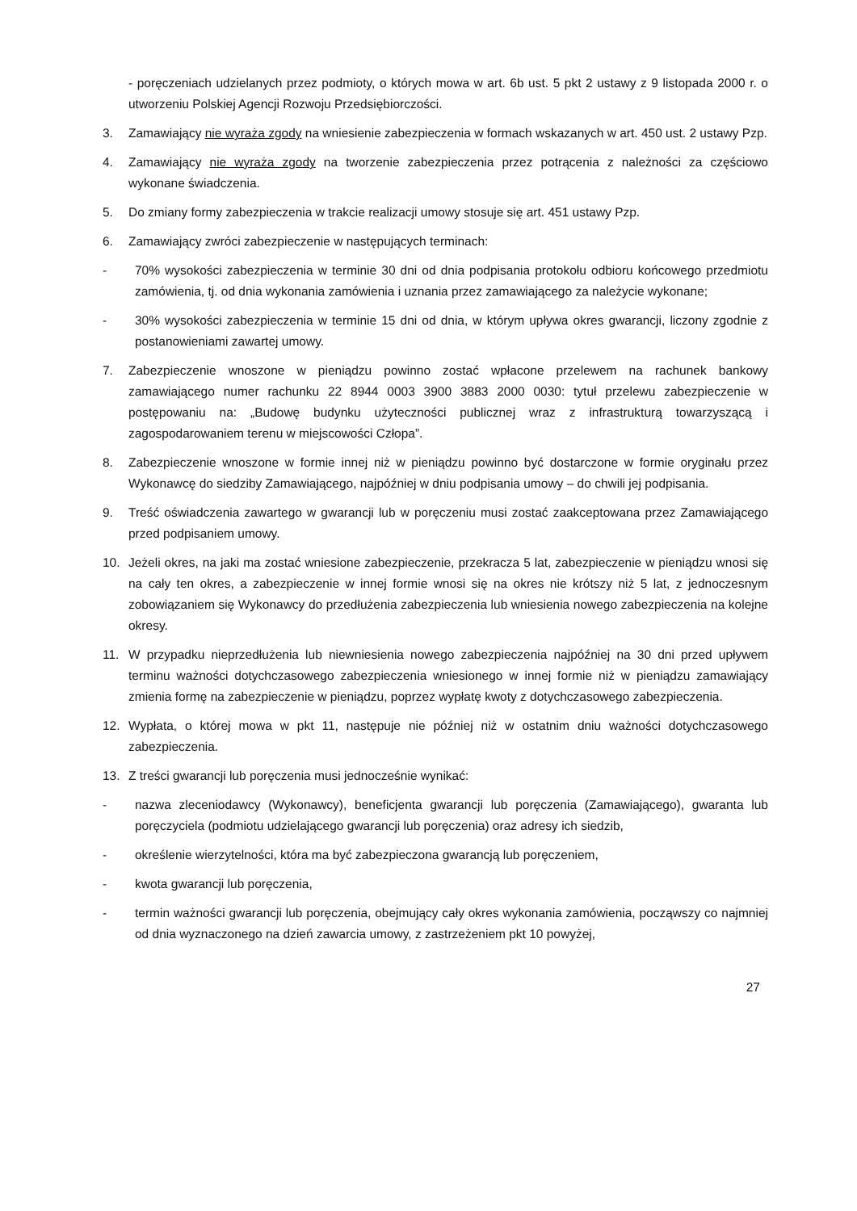- poręczeniach udzielanych przez podmioty, o których mowa w art. 6b ust. 5 pkt 2 ustawy z 9 listopada 2000 r. o utworzeniu Polskiej Agencji Rozwoju Przedsiębiorczości.
3. Zamawiający nie wyraża zgody na wniesienie zabezpieczenia w formach wskazanych w art. 450 ust. 2 ustawy Pzp.
4. Zamawiający nie wyraża zgody na tworzenie zabezpieczenia przez potrącenia z należności za częściowo wykonane świadczenia.
5. Do zmiany formy zabezpieczenia w trakcie realizacji umowy stosuje się art. 451 ustawy Pzp.
6. Zamawiający zwróci zabezpieczenie w następujących terminach:
- 70% wysokości zabezpieczenia w terminie 30 dni od dnia podpisania protokołu odbioru końcowego przedmiotu zamówienia, tj. od dnia wykonania zamówienia i uznania przez zamawiającego za należycie wykonane;
- 30% wysokości zabezpieczenia w terminie 15 dni od dnia, w którym upływa okres gwarancji, liczony zgodnie z postanowieniami zawartej umowy.
7. Zabezpieczenie wnoszone w pieniądzu powinno zostać wpłacone przelewem na rachunek bankowy zamawiającego numer rachunku 22 8944 0003 3900 3883 2000 0030: tytuł przelewu zabezpieczenie w postępowaniu na: „Budowę budynku użyteczności publicznej wraz z infrastrukturą towarzyszącą i zagospodarowaniem terenu w miejscowości Człopa”.
8. Zabezpieczenie wnoszone w formie innej niż w pieniądzu powinno być dostarczone w formie oryginału przez Wykonawcę do siedziby Zamawiającego, najpóźniej w dniu podpisania umowy – do chwili jej podpisania.
9. Treść oświadczenia zawartego w gwarancji lub w poręczeniu musi zostać zaakceptowana przez Zamawiającego przed podpisaniem umowy.
10. Jeżeli okres, na jaki ma zostać wniesione zabezpieczenie, przekracza 5 lat, zabezpieczenie w pieniądzu wnosi się na cały ten okres, a zabezpieczenie w innej formie wnosi się na okres nie krótszy niż 5 lat, z jednoczesnym zobowiązaniem się Wykonawcy do przedłużenia zabezpieczenia lub wniesienia nowego zabezpieczenia na kolejne okresy.
11. W przypadku nieprzedłużenia lub niewniesienia nowego zabezpieczenia najpóźniej na 30 dni przed upływem terminu ważności dotychczasowego zabezpieczenia wniesionego w innej formie niż w pieniądzu zamawiający zmienia formę na zabezpieczenie w pieniądzu, poprzez wypłatę kwoty z dotychczasowego zabezpieczenia.
12. Wypłata, o której mowa w pkt 11, następuje nie później niż w ostatnim dniu ważności dotychczasowego zabezpieczenia.
13. Z treści gwarancji lub poręczenia musi jednocześnie wynikać:
- nazwa zleceniodawcy (Wykonawcy), beneficjenta gwarancji lub poręczenia (Zamawiającego), gwaranta lub poręczyciela (podmiotu udzielającego gwarancji lub poręczenia) oraz adresy ich siedzib,
- określenie wierzytelności, która ma być zabezpieczona gwarancją lub poręczeniem,
- kwota gwarancji lub poręczenia,
- termin ważności gwarancji lub poręczenia, obejmujący cały okres wykonania zamówienia, począwszy co najmniej od dnia wyznaczonego na dzień zawarcia umowy, z zastrzeżeniem pkt 10 powyżej,
27